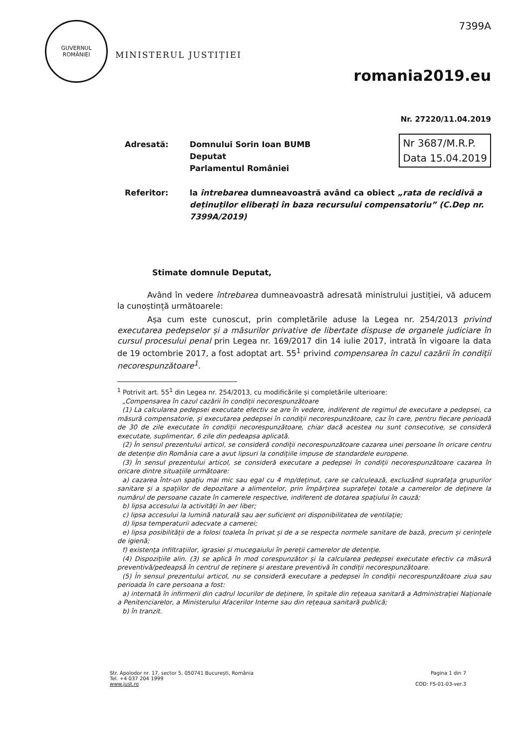GUVERNUL
ROMÂNIEI
MINISTERUL JUSTIȚIEI
7399A
romania2019.eu
Nr. 27220/11.04.2019
Nr 3687/M.R.P.
Data 15.04.2019
Adresată: Domnului Sorin Ioan BUMB
Deputat
Parlamentul României
Referitor: la întrebarea dumneavoastră având ca obiect „rata de recidivă a deținuților eliberați în baza recursului compensatoriu” (C.Dep nr. 7399A/2019)
Stimate domnule Deputat,
Având în vedere întrebarea dumneavoastră adresată ministrului justiției, vă aducem la cunoștință următoarele:
Așa cum este cunoscut, prin completările aduse la Legea nr. 254/2013 privind executarea pedepselor și a măsurilor privative de libertate dispuse de organele judiciare în cursul procesului penal prin Legea nr. 169/2017 din 14 iulie 2017, intrată în vigoare la data de 19 octombrie 2017, a fost adoptat art. 55<sup>1</sup> privind compensarea în cazul cazării în condiții necorespunzătoare<sup>1</sup>.
<sup>1</sup> Potrivit art. 55<sup>1</sup> din Legea nr. 254/2013, cu modificările și completările ulterioare:
„Compensarea în cazul cazării în condiții necorespunzătoare
(1) La calcularea pedepsei executate efectiv se are în vedere, indiferent de regimul de executare a pedepsei, ca măsură compensatorie, și executarea pedepsei în condiții necorespunzătoare, caz în care, pentru fiecare perioadă de 30 de zile executate în condiții necorespunzătoare, chiar dacă acestea nu sunt consecutive, se consideră executate, suplimentar, 6 zile din pedeapsa aplicată.
(2) În sensul prezentului articol, se consideră condiții necorespunzătoare cazarea unei persoane în oricare centru de detenție din România care a avut lipsuri la condițiile impuse de standardele europene.
(3) În sensul prezentului articol, se consideră executare a pedepsei în condiții necorespunzătoare cazarea în oricare dintre situațiile următoare:
a) cazarea într-un spațiu mai mic sau egal cu 4 mp/deținut, care se calculează, excluzând suprafața grupurilor sanitare și a spațiilor de depozitare a alimentelor, prin împărțirea suprafeței totale a camerelor de deținere la numărul de persoane cazate în camerele respective, indiferent de dotarea spațiului în cauză;
b) lipsa accesului la activități în aer liber;
c) lipsa accesului la lumină naturală sau aer suficient ori disponibilitatea de ventilație;
d) lipsa temperaturii adecvate a camerei;
e) lipsa posibilității de a folosi toaleta în privat și de a se respecta normele sanitare de bază, precum și cerințele de igienă;
f) existența infiltrațiilor, igrasiei și mucegaiului în pereții camerelor de detenție.
(4) Dispozițiile alin. (3) se aplică în mod corespunzător și la calcularea pedepsei executate efectiv ca măsură preventivă/pedeapsă în centrul de reținere și arestare preventivă în condiții necorespunzătoare.
(5) În sensul prezentului articol, nu se consideră executare a pedepsei în condiții necorespunzătoare ziua sau perioada în care persoana a fost:
a) internată în infirmerii din cadrul locurilor de deținere, în spitale din rețeaua sanitară a Administrației Naționale a Penitenciarelor, a Ministerului Afacerilor Interne sau din rețeaua sanitară publică;
b) în tranzit.
Str. Apolodor nr. 17, sector 5, 050741 București, România
Tel. +4 037 204 1999
www.just.ro
Pagina 1 din 7
COD: FS-01-03-ver.3